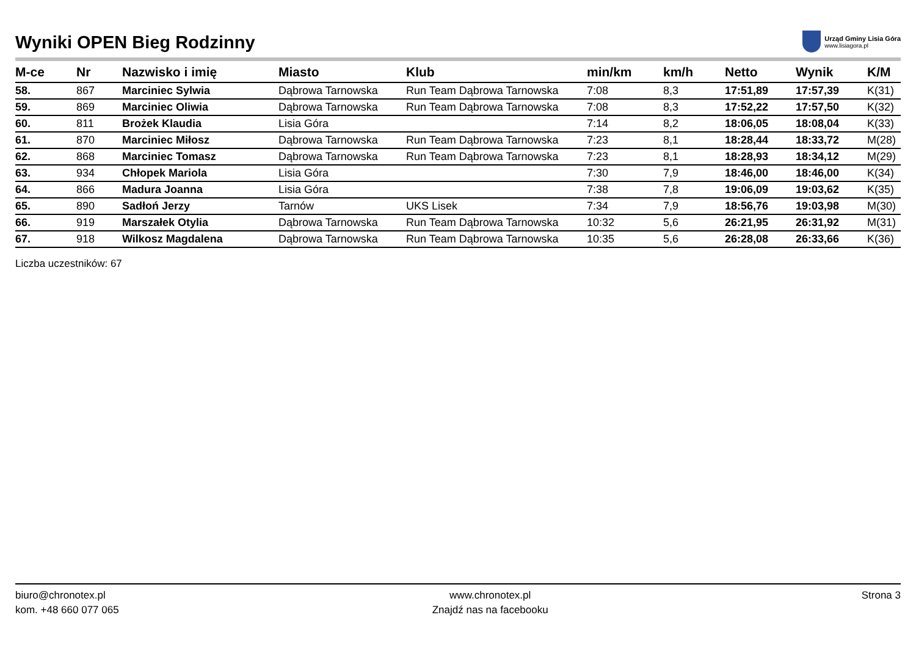Wyniki OPEN Bieg Rodzinny
Urząd Gminy Lisia Góra
www.lisiagora.pl
| M-ce | Nr | Nazwisko i imię | Miasto | Klub | min/km | km/h | Netto | Wynik | K/M |
| --- | --- | --- | --- | --- | --- | --- | --- | --- | --- |
| 58. | 867 | Marciniec Sylwia | Dąbrowa Tarnowska | Run Team Dąbrowa Tarnowska | 7:08 | 8,3 | 17:51,89 | 17:57,39 | K(31) |
| 59. | 869 | Marciniec Oliwia | Dąbrowa Tarnowska | Run Team Dąbrowa Tarnowska | 7:08 | 8,3 | 17:52,22 | 17:57,50 | K(32) |
| 60. | 811 | Brożek Klaudia | Lisia Góra | | 7:14 | 8,2 | 18:06,05 | 18:08,04 | K(33) |
| 61. | 870 | Marciniec Miłosz | Dąbrowa Tarnowska | Run Team Dąbrowa Tarnowska | 7:23 | 8,1 | 18:28,44 | 18:33,72 | M(28) |
| 62. | 868 | Marciniec Tomasz | Dąbrowa Tarnowska | Run Team Dąbrowa Tarnowska | 7:23 | 8,1 | 18:28,93 | 18:34,12 | M(29) |
| 63. | 934 | Chłopek Mariola | Lisia Góra | | 7:30 | 7,9 | 18:46,00 | 18:46,00 | K(34) |
| 64. | 866 | Madura Joanna | Lisia Góra | | 7:38 | 7,8 | 19:06,09 | 19:03,62 | K(35) |
| 65. | 890 | Sadłoń Jerzy | Tarnów | UKS Lisek | 7:34 | 7,9 | 18:56,76 | 19:03,98 | M(30) |
| 66. | 919 | Marszałek Otylia | Dąbrowa Tarnowska | Run Team Dąbrowa Tarnowska | 10:32 | 5,6 | 26:21,95 | 26:31,92 | M(31) |
| 67. | 918 | Wilkosz Magdalena | Dąbrowa Tarnowska | Run Team Dąbrowa Tarnowska | 10:35 | 5,6 | 26:28,08 | 26:33,66 | K(36) |
Liczba uczestników: 67
biuro@chronotex.pl
kom. +48 660 077 065
www.chronotex.pl
Znajdź nas na facebooku
Strona 3